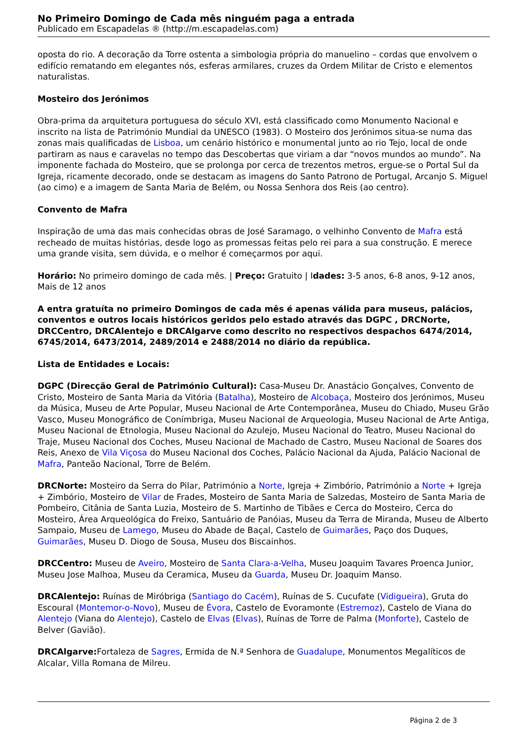No Primeiro Domingo de Cada mês ninguém paga a entrada
Publicado em Escapadelas ® (http://m.escapadelas.com)
oposta do rio. A decoração da Torre ostenta a simbologia própria do manuelino – cordas que envolvem o edifício rematando em elegantes nós, esferas armilares, cruzes da Ordem Militar de Cristo e elementos naturalistas.
Mosteiro dos Jerónimos
Obra-prima da arquitetura portuguesa do século XVI, está classificado como Monumento Nacional e inscrito na lista de Património Mundial da UNESCO (1983). O Mosteiro dos Jerónimos situa-se numa das zonas mais qualificadas de Lisboa, um cenário histórico e monumental junto ao rio Tejo, local de onde partiram as naus e caravelas no tempo das Descobertas que viriam a dar “novos mundos ao mundo”. Na imponente fachada do Mosteiro, que se prolonga por cerca de trezentos metros, ergue-se o Portal Sul da Igreja, ricamente decorado, onde se destacam as imagens do Santo Patrono de Portugal, Arcanjo S. Miguel (ao cimo) e a imagem de Santa Maria de Belém, ou Nossa Senhora dos Reis (ao centro).
Convento de Mafra
Inspiração de uma das mais conhecidas obras de José Saramago, o velhinho Convento de Mafra está recheado de muitas histórias, desde logo as promessas feitas pelo rei para a sua construção. E merece uma grande visita, sem dúvida, e o melhor é começarmos por aqui.
Horário: No primeiro domingo de cada mês. | Preço: Gratuito | Idades: 3-5 anos, 6-8 anos, 9-12 anos, Mais de 12 anos
A entra gratuíta no primeiro Domingos de cada mês é apenas válida para museus, palácios, conventos e outros locais históricos geridos pelo estado através das DGPC , DRCNorte, DRCCentro, DRCAlentejo e DRCAlgarve como descrito no respectivos despachos 6474/2014, 6745/2014, 6473/2014, 2489/2014 e 2488/2014 no diário da república.
Lista de Entidades e Locais:
DGPC (Direcção Geral de Património Cultural): Casa-Museu Dr. Anastácio Gonçalves, Convento de Cristo, Mosteiro de Santa Maria da Vitória (Batalha), Mosteiro de Alcobaça, Mosteiro dos Jerónimos, Museu da Música, Museu de Arte Popular, Museu Nacional de Arte Contemporânea, Museu do Chiado, Museu Grão Vasco, Museu Monográfico de Conímbriga, Museu Nacional de Arqueologia, Museu Nacional de Arte Antiga, Museu Nacional de Etnologia, Museu Nacional do Azulejo, Museu Nacional do Teatro, Museu Nacional do Traje, Museu Nacional dos Coches, Museu Nacional de Machado de Castro, Museu Nacional de Soares dos Reis, Anexo de Vila Viçosa do Museu Nacional dos Coches, Palácio Nacional da Ajuda, Palácio Nacional de Mafra, Panteão Nacional, Torre de Belém.
DRCNorte: Mosteiro da Serra do Pilar, Património a Norte, Igreja + Zimbório, Património a Norte + Igreja + Zimbório, Mosteiro de Vilar de Frades, Mosteiro de Santa Maria de Salzedas, Mosteiro de Santa Maria de Pombeiro, Citânia de Santa Luzia, Mosteiro de S. Martinho de Tibães e Cerca do Mosteiro, Cerca do Mosteiro, Área Arqueológica do Freixo, Santuário de Panóias, Museu da Terra de Miranda, Museu de Alberto Sampaio, Museu de Lamego, Museu do Abade de Baçal, Castelo de Guimarães, Paço dos Duques, Guimarães, Museu D. Diogo de Sousa, Museu dos Biscainhos.
DRCCentro: Museu de Aveiro, Mosteiro de Santa Clara-a-Velha, Museu Joaquim Tavares Proenca Junior, Museu Jose Malhoa, Museu da Ceramica, Museu da Guarda, Museu Dr. Joaquim Manso.
DRCAlentejo: Ruínas de Miróbriga (Santiago do Cacém), Ruínas de S. Cucufate (Vidigueira), Gruta do Escoural (Montemor-o-Novo), Museu de Évora, Castelo de Evoramonte (Estremoz), Castelo de Viana do Alentejo (Viana do Alentejo), Castelo de Elvas (Elvas), Ruínas de Torre de Palma (Monforte), Castelo de Belver (Gavião).
DRCAlgarve: Fortaleza de Sagres, Ermida de N.ª Senhora de Guadalupe, Monumentos Megalíticos de Alcalar, Villa Romana de Milreu.
Página 2 de 3